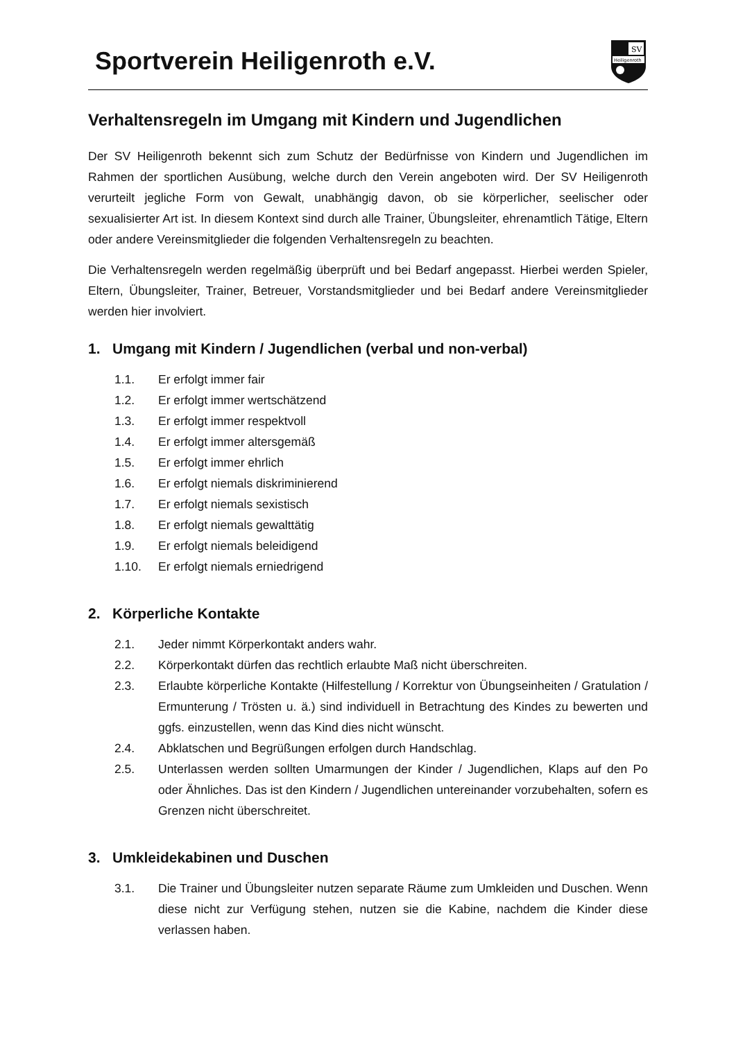Sportverein Heiligenroth e.V.
SV
Heiligenroth
Verhaltensregeln im Umgang mit Kindern und Jugendlichen
Der SV Heiligenroth bekennt sich zum Schutz der Bedürfnisse von Kindern und Jugendlichen im Rahmen der sportlichen Ausübung, welche durch den Verein angeboten wird. Der SV Heiligenroth verurteilt jegliche Form von Gewalt, unabhängig davon, ob sie körperlicher, seelischer oder sexualisierter Art ist. In diesem Kontext sind durch alle Trainer, Übungsleiter, ehrenamtlich Tätige, Eltern oder andere Vereinsmitglieder die folgenden Verhaltensregeln zu beachten.
Die Verhaltensregeln werden regelmäßig überprüft und bei Bedarf angepasst. Hierbei werden Spieler, Eltern, Übungsleiter, Trainer, Betreuer, Vorstandsmitglieder und bei Bedarf andere Vereinsmitglieder werden hier involviert.
1. Umgang mit Kindern / Jugendlichen (verbal und non-verbal)
1.1. Er erfolgt immer fair
1.2. Er erfolgt immer wertschätzend
1.3. Er erfolgt immer respektvoll
1.4. Er erfolgt immer altersgemäß
1.5. Er erfolgt immer ehrlich
1.6. Er erfolgt niemals diskriminierend
1.7. Er erfolgt niemals sexistisch
1.8. Er erfolgt niemals gewalttätig
1.9. Er erfolgt niemals beleidigend
1.10. Er erfolgt niemals erniedrigend
2. Körperliche Kontakte
2.1. Jeder nimmt Körperkontakt anders wahr.
2.2. Körperkontakt dürfen das rechtlich erlaubte Maß nicht überschreiten.
2.3. Erlaubte körperliche Kontakte (Hilfestellung / Korrektur von Übungseinheiten / Gratulation / Ermunterung / Trösten u. ä.) sind individuell in Betrachtung des Kindes zu bewerten und ggfs. einzustellen, wenn das Kind dies nicht wünscht.
2.4. Abklatschen und Begrüßungen erfolgen durch Handschlag.
2.5. Unterlassen werden sollten Umarmungen der Kinder / Jugendlichen, Klaps auf den Po oder Ähnliches. Das ist den Kindern / Jugendlichen untereinander vorzubehalten, sofern es Grenzen nicht überschreitet.
3. Umkleidekabinen und Duschen
3.1. Die Trainer und Übungsleiter nutzen separate Räume zum Umkleiden und Duschen. Wenn diese nicht zur Verfügung stehen, nutzen sie die Kabine, nachdem die Kinder diese verlassen haben.